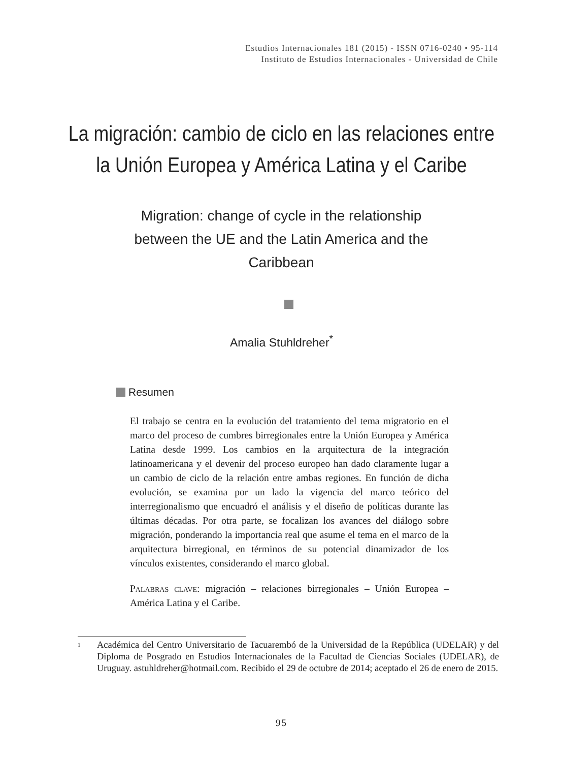Estudios Internacionales 181 (2015) - ISSN 0716-0240 • 95-114
Instituto de Estudios Internacionales - Universidad de Chile
La migración: cambio de ciclo en las relaciones entre
la Unión Europea y América Latina y el Caribe
Migration: change of cycle in the relationship between the UE and the Latin America and the Caribbean
Amalia Stuhldreher<sup>*</sup>
Resumen
El trabajo se centra en la evolución del tratamiento del tema migratorio en el marco del proceso de cumbres birregionales entre la Unión Europea y América Latina desde 1999. Los cambios en la arquitectura de la integración latinoamericana y el devenir del proceso europeo han dado claramente lugar a un cambio de ciclo de la relación entre ambas regiones. En función de dicha evolución, se examina por un lado la vigencia del marco teórico del interregionalismo que encuadró el análisis y el diseño de políticas durante las últimas décadas. Por otra parte, se focalizan los avances del diálogo sobre migración, ponderando la importancia real que asume el tema en el marco de la arquitectura birregional, en términos de su potencial dinamizador de los vínculos existentes, considerando el marco global.
Palabras clave: migración – relaciones birregionales – Unión Europea – América Latina y el Caribe.
<sup>1</sup>
Académica del Centro Universitario de Tacuarembó de la Universidad de la República (UDELAR) y del Diploma de Posgrado en Estudios Internacionales de la Facultad de Ciencias Sociales (UDELAR), de Uruguay. astuhldreher@hotmail.com. Recibido el 29 de octubre de 2014; aceptado el 26 de enero de 2015.
95